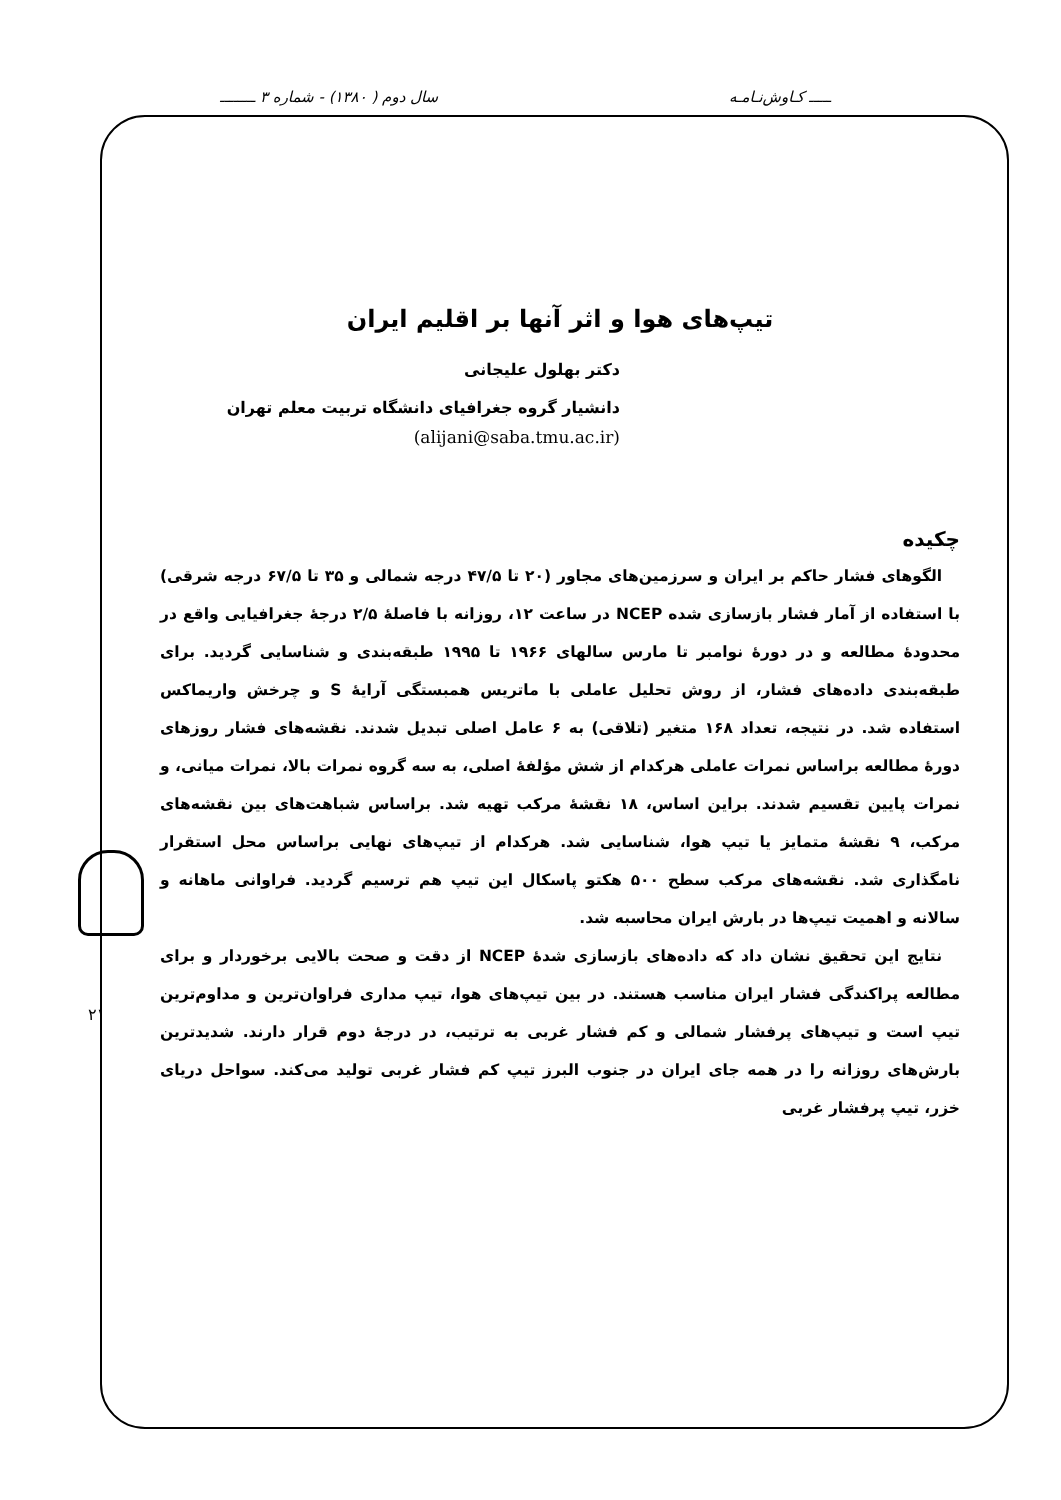ـــــ کـاوش‌نـامـه سال دوم ( ۱۳۸۰) - شماره ۳ ــــــــ
۲۱
تیپ‌های هوا و اثر آنها بر اقلیم ایران
دکتر بهلول علیجانی
دانشیار گروه جغرافیای دانشگاه تربیت معلم تهران
(alijani@saba.tmu.ac.ir)
چکیده
الگوهای فشار حاکم بر ایران و سرزمین‌های مجاور (۲۰ تا ۴۷/۵ درجه شمالی و ۳۵ تا ۶۷/۵ درجه شرقی) با استفاده از آمار فشار بازسازی شده NCEP در ساعت ۱۲، روزانه با فاصلهٔ ۲/۵ درجهٔ جغرافیایی واقع در محدودهٔ مطالعه و در دورهٔ نوامبر تا مارس سالهای ۱۹۶۶ تا ۱۹۹۵ طبقه‌بندی و شناسایی گردید. برای طبقه‌بندی داده‌های فشار، از روش تحلیل عاملی با ماتریس همبستگی آرایهٔ S و چرخش واریماکس استفاده شد. در نتیجه، تعداد ۱۶۸ متغیر (تلاقی) به ۶ عامل اصلی تبدیل شدند. نقشه‌های فشار روزهای دورهٔ مطالعه براساس نمرات عاملی هرکدام از شش مؤلفهٔ اصلی، به سه گروه نمرات بالا، نمرات میانی، و نمرات پایین تقسیم شدند. براین اساس، ۱۸ نقشهٔ مرکب تهیه شد. براساس شباهت‌های بین نقشه‌های مرکب، ۹ نقشهٔ متمایز یا تیپ هوا، شناسایی شد. هرکدام از تیپ‌های نهایی براساس محل استقرار نامگذاری شد. نقشه‌های مرکب سطح ۵۰۰ هکتو پاسکال این تیپ هم ترسیم گردید. فراوانی ماهانه و سالانه و اهمیت تیپ‌ها در بارش ایران محاسبه شد.
نتایج این تحقیق نشان داد که داده‌های بازسازی شدهٔ NCEP از دقت و صحت بالایی برخوردار و برای مطالعه پراکندگی فشار ایران مناسب هستند. در بین تیپ‌های هوا، تیپ مداری فراوان‌ترین و مداوم‌ترین تیپ است و تیپ‌های پرفشار شمالی و کم فشار غربی به ترتیب، در درجهٔ دوم قرار دارند. شدیدترین بارش‌های روزانه را در همه جای ایران در جنوب البرز تیپ کم فشار غربی تولید می‌کند. سواحل دریای خزر، تیپ پرفشار غربی